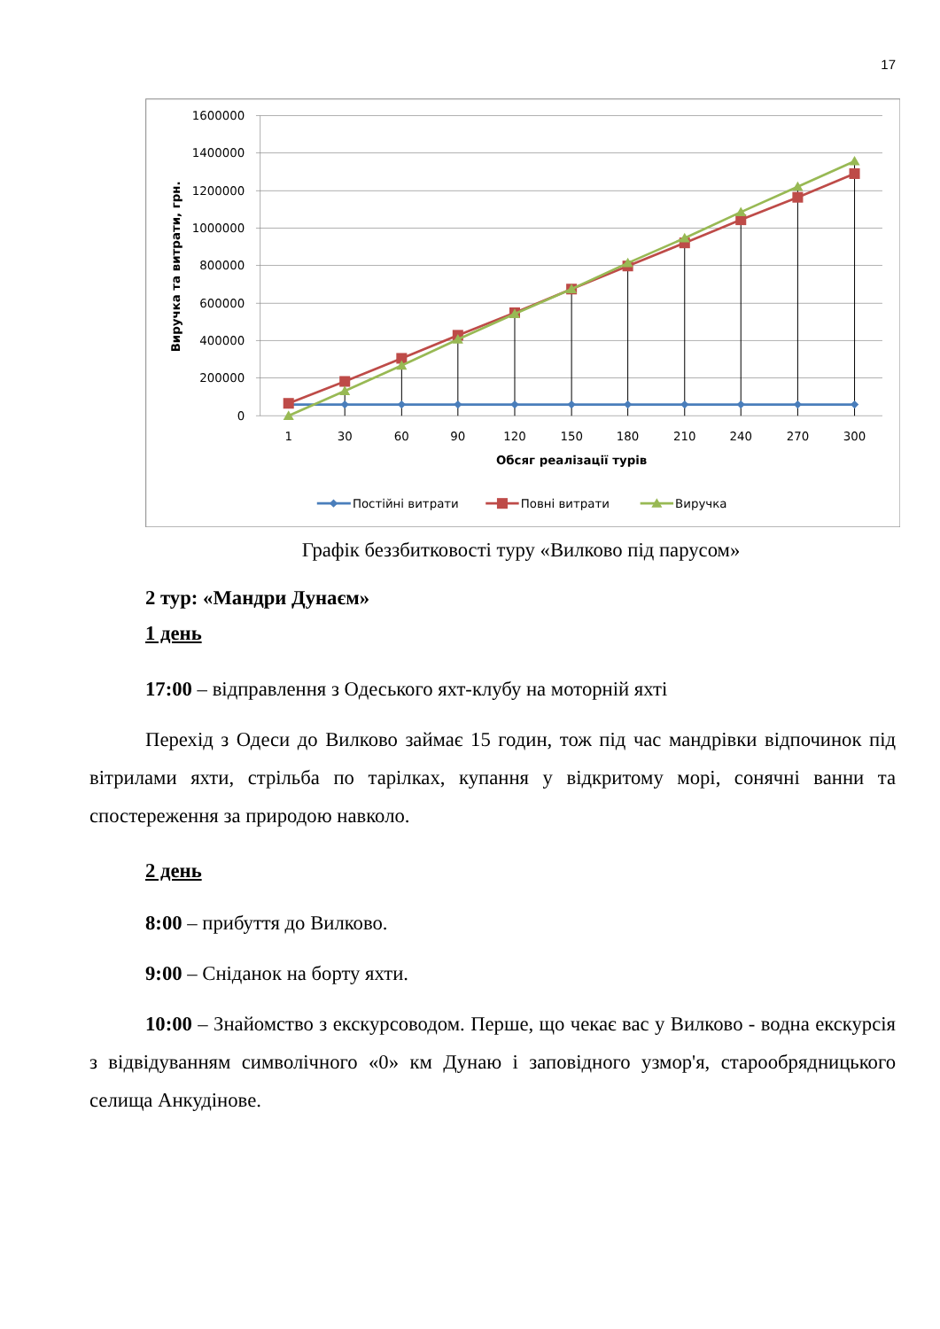17
1600000
1400000
1200000
1000000
800000
600000
400000
200000
0
1
30
60
90
120
150
180
210
240
270
300
Обсяг реалізації турів
Виручка та витрати, грн.
Постійні витрати
Повні витрати
Виручка
Графік беззбитковості туру «Вилково під парусом»
2 тур: «Мандри Дунаєм»
1 день
17:00 – відправлення з Одеського яхт-клубу на моторній яхті
Перехід з Одеси до Вилково займає 15 годин, тож під час мандрівки відпочинок під вітрилами яхти, стрільба по тарілках, купання у відкритому морі, сонячні ванни та спостереження за природою навколо.
2 день
8:00 – прибуття до Вилково.
9:00 – Сніданок на борту яхти.
10:00 – Знайомство з екскурсоводом. Перше, що чекає вас у Вилково - водна екскурсія з відвідуванням символічного «0» км Дунаю і заповідного узмор'я, старообрядницького селища Анкудінове.